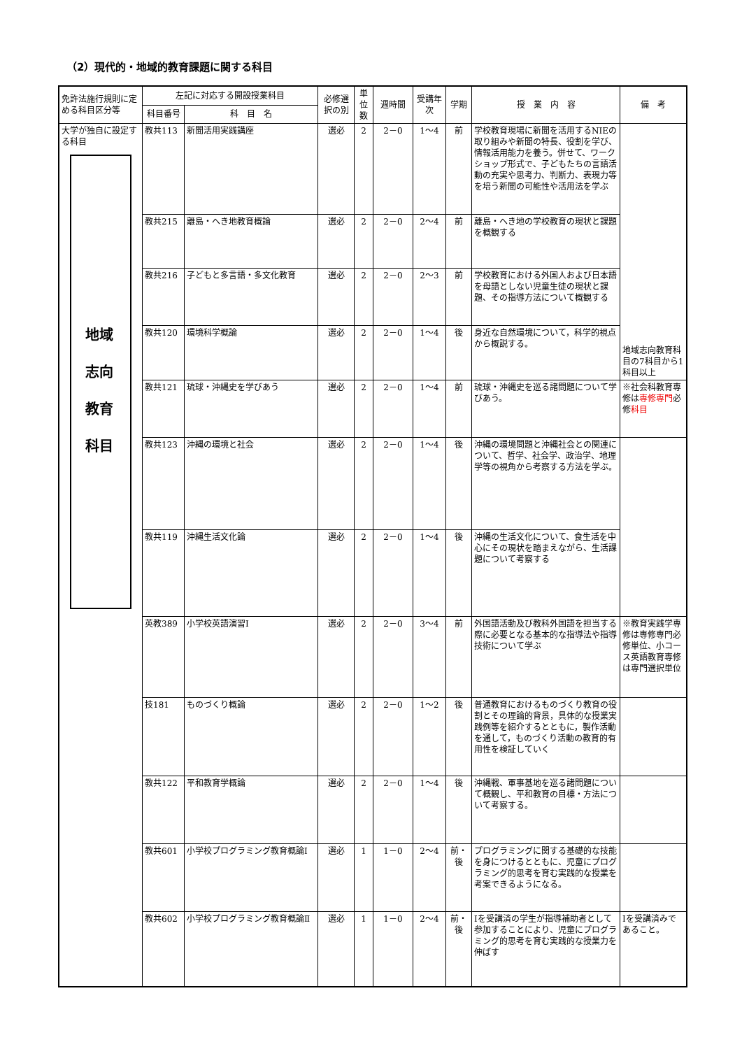（2）現代的・地域的教育課題に関する科目
| 免許法施行規則に定める科目区分等 | 左記に対応する開設授業科目 | | 必修選択の別 | 単位数 | 週時間 | 受講年次 | 学期 | 授 業 内 容 | 備 考 |
| --- | --- | --- | --- | --- | --- | --- | --- | --- | --- |
| | 科目番号 | 科 目 名 | | | | | | | |
| 大学が独自に設定する科目 地域 志向 教育 科目 | 教共113 | 新聞活用実践講座 | 選必 | 2 | 2－0 | 1～4 | 前 | 学校教育現場に新聞を活用するNIEの取り組みや新聞の特長、役割を学び、情報活用能力を養う。併せて、ワークショップ形式で、子どもたちの言語活動の充実や思考力、判断力、表現力等を培う新聞の可能性や活用法を学ぶ | 地域志向教育科目の7科目から1科目以上 |
| | 教共215 | 離島・へき地教育概論 | 選必 | 2 | 2－0 | 2～4 | 前 | 離島・へき地の学校教育の現状と課題を概観する | |
| | 教共216 | 子どもと多言語・多文化教育 | 選必 | 2 | 2－0 | 2～3 | 前 | 学校教育における外国人および日本語を母語としない児童生徒の現状と課題、その指導方法について概観する | |
| | 教共120 | 環境科学概論 | 選必 | 2 | 2－0 | 1～4 | 後 | 身近な自然環境について，科学的視点から概説する。 | |
| | 教共121 | 琉球・沖縄史を学びあう | 選必 | 2 | 2－0 | 1～4 | 前 | 琉球・沖縄史を巡る諸問題について学びあう。 | ※社会科教育専修は 専修専門 必修 科目 |
| | 教共123 | 沖縄の環境と社会 | 選必 | 2 | 2－0 | 1～4 | 後 | 沖縄の環境問題と沖縄社会との関連について、哲学、社会学、政治学、地理学等の視角から考察する方法を学ぶ。 | |
| | 教共119 | 沖縄生活文化論 | 選必 | 2 | 2－0 | 1～4 | 後 | 沖縄の生活文化について、食生活を中心にその現状を踏まえながら、生活課題について考察する | |
| | 英教389 | 小学校英語演習Ⅰ | 選必 | 2 | 2－0 | 3～4 | 前 | 外国語活動及び教科外国語を担当する際に必要となる基本的な指導法や指導技術について学ぶ | ※教育実践学専修は専修専門必修単位、小コース英語教育専修は専門選択単位 |
| | 技181 | ものづくり概論 | 選必 | 2 | 2－0 | 1～2 | 後 | 普通教育におけるものづくり教育の役割とその理論的背景，具体的な授業実践例等を紹介するとともに，製作活動を通して，ものづくり活動の教育的有用性を検証していく | |
| | 教共122 | 平和教育学概論 | 選必 | 2 | 2－0 | 1～4 | 後 | 沖縄戦、軍事基地を巡る諸問題について概観し、平和教育の目標・方法について考察する。 | |
| | 教共601 | 小学校プログラミング教育概論Ⅰ | 選必 | 1 | 1－0 | 2～4 | 前・後 | プログラミングに関する基礎的な技能を身につけるとともに、児童にプログラミング的思考を育む実践的な授業を考案できるようになる。 | |
| | 教共602 | 小学校プログラミング教育概論Ⅱ | 選必 | 1 | 1－0 | 2～4 | 前・後 | Ⅰを受講済の学生が指導補助者として参加することにより、児童にプログラミング的思考を育む実践的な授業力を伸ばす | Ⅰを受講済みであること。 |